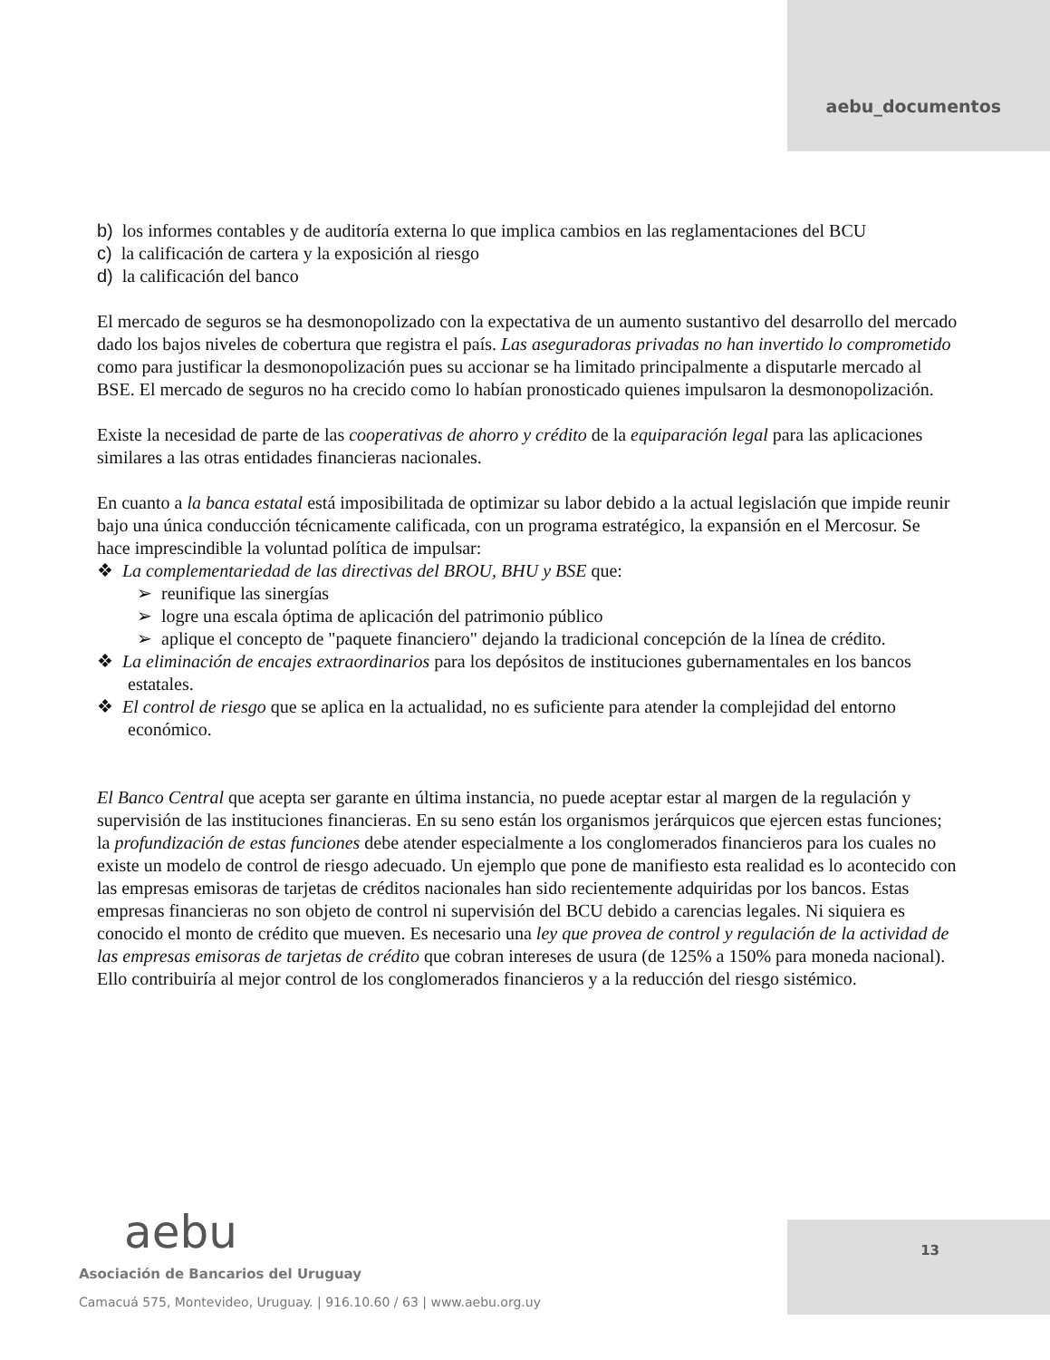aebu_documentos
b) los informes contables y de auditoría externa lo que implica cambios en las reglamentaciones del BCU
c) la calificación de cartera y la exposición al riesgo
d) la calificación del banco
El mercado de seguros se ha desmonopolizado con la expectativa de un aumento sustantivo del desarrollo del mercado dado los bajos niveles de cobertura que registra el país. Las aseguradoras privadas no han invertido lo comprometido como para justificar la desmonopolización pues su accionar se ha limitado principalmente a disputarle mercado al BSE. El mercado de seguros no ha crecido como lo habían pronosticado quienes impulsaron la desmonopolización.
Existe la necesidad de parte de las cooperativas de ahorro y crédito de la equiparación legal para las aplicaciones similares a las otras entidades financieras nacionales.
En cuanto a la banca estatal está imposibilitada de optimizar su labor debido a la actual legislación que impide reunir bajo una única conducción técnicamente calificada, con un programa estratégico, la expansión en el Mercosur. Se hace imprescindible la voluntad política de impulsar:
❖ La complementariedad de las directivas del BROU, BHU y BSE que:
➢ reunifique las sinergías
➢ logre una escala óptima de aplicación del patrimonio público
➢ aplique el concepto de "paquete financiero" dejando la tradicional concepción de la línea de crédito.
❖ La eliminación de encajes extraordinarios para los depósitos de instituciones gubernamentales en los bancos estatales.
❖ El control de riesgo que se aplica en la actualidad, no es suficiente para atender la complejidad del entorno económico.
El Banco Central que acepta ser garante en última instancia, no puede aceptar estar al margen de la regulación y supervisión de las instituciones financieras. En su seno están los organismos jerárquicos que ejercen estas funciones; la profundización de estas funciones debe atender especialmente a los conglomerados financieros para los cuales no existe un modelo de control de riesgo adecuado. Un ejemplo que pone de manifiesto esta realidad es lo acontecido con las empresas emisoras de tarjetas de créditos nacionales han sido recientemente adquiridas por los bancos. Estas empresas financieras no son objeto de control ni supervisión del BCU debido a carencias legales. Ni siquiera es conocido el monto de crédito que mueven. Es necesario una ley que provea de control y regulación de la actividad de las empresas emisoras de tarjetas de crédito que cobran intereses de usura (de 125% a 150% para moneda nacional). Ello contribuiría al mejor control de los conglomerados financieros y a la reducción del riesgo sistémico.
aebu
Asociación de Bancarios del Uruguay
Camacuá 575, Montevideo, Uruguay. | 916.10.60 / 63 | www.aebu.org.uy
13